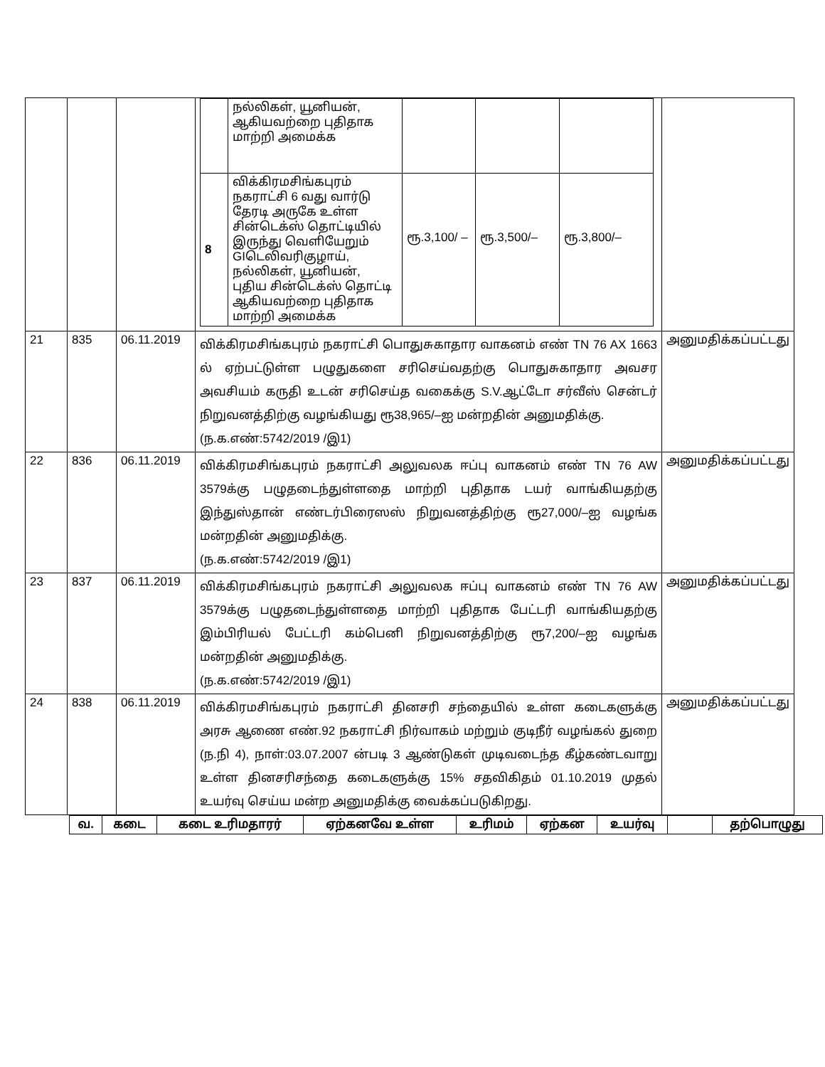| | | | / / நல்லிகள், யூனியன், ஆகியவற்றை புதிதாக மாற்றி அமைக்க / / / / / 8 / விக்கிரமசிங்கபுரம் நகராட்சி 6 வது வார்டு தேரடி அருகே உள்ள சின்டெக்ஸ் தொட்டியில் இருந்து வெளியேறும் GIடெலிவரிகுழாய், நல்லிகள், யூனியன், புதிய சின்டெக்ஸ் தொட்டி ஆகியவற்றை புதிதாக மாற்றி அமைக்க / ரூ.3,100/ – / ரூ.3,500/– / ரூ.3,800/– / | |
| 21 | 835 | 06.11.2019 | விக்கிரமசிங்கபுரம் நகராட்சி பொதுசுகாதார வாகனம் எண் TN 76 AX 1663 ல் ஏற்பட்டுள்ள பழுதுகளை சரிசெய்வதற்கு பொதுசுகாதார அவசர அவசியம் கருதி உடன் சரிசெய்த வகைக்கு S.V.ஆட்டோ சர்வீஸ் சென்டர் நிறுவனத்திற்கு வழங்கியது ரூ38,965/–ஐ மன்றதின் அனுமதிக்கு. (ந.க.எண்:5742/2019 /இ1) | அனுமதிக்கப்பட்டது |
| 22 | 836 | 06.11.2019 | விக்கிரமசிங்கபுரம் நகராட்சி அலுவலக ஈப்பு வாகனம் எண் TN 76 AW 3579க்கு பழுதடைந்துள்ளதை மாற்றி புதிதாக டயர் வாங்கியதற்கு இந்துஸ்தான் எண்டர்பிரைஸஸ் நிறுவனத்திற்கு ரூ27,000/–ஐ வழங்க மன்றதின் அனுமதிக்கு. (ந.க.எண்:5742/2019 /இ1) | அனுமதிக்கப்பட்டது |
| 23 | 837 | 06.11.2019 | விக்கிரமசிங்கபுரம் நகராட்சி அலுவலக ஈப்பு வாகனம் எண் TN 76 AW 3579க்கு பழுதடைந்துள்ளதை மாற்றி புதிதாக பேட்டரி வாங்கியதற்கு இம்பிரியல் பேட்டரி கம்பெனி நிறுவனத்திற்கு ரூ7,200/–ஐ வழங்க மன்றதின் அனுமதிக்கு. (ந.க.எண்:5742/2019 /இ1) | அனுமதிக்கப்பட்டது |
| 24 | 838 | 06.11.2019 | விக்கிரமசிங்கபுரம் நகராட்சி தினசரி சந்தையில் உள்ள கடைகளுக்கு அரசு ஆணை எண்.92 நகராட்சி நிர்வாகம் மற்றும் குடிநீர் வழங்கல் துறை (ந.நி 4), நாள்:03.07.2007 ன்படி 3 ஆண்டுகள் முடிவடைந்த கீழ்கண்டவாறு உள்ள தினசரிசந்தை கடைகளுக்கு 15% சதவிகிதம் 01.10.2019 முதல் உயர்வு செய்ய மன்ற அனுமதிக்கு வைக்கப்படுகிறது. | அனுமதிக்கப்பட்டது |
| வ. | கடை | கடை உரிமதாரர் | ஏற்கனவே உள்ள | உரிமம் | ஏற்கன | உயர்வு | | தற்பொழுது |
| --- | --- | --- | --- | --- | --- | --- | --- | --- |